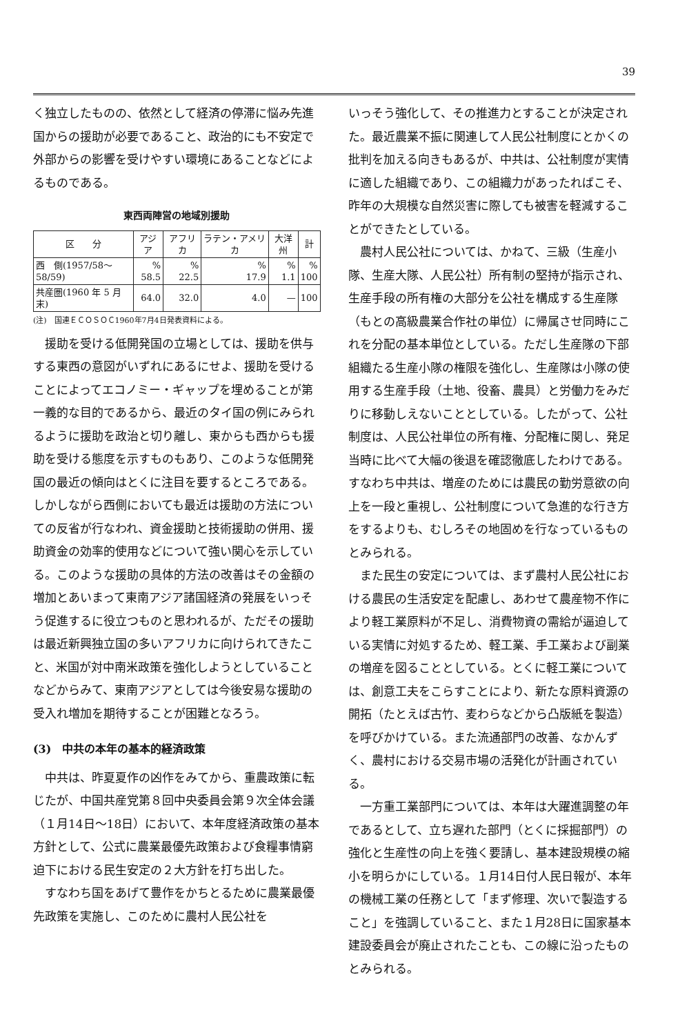39
く独立したものの、依然として経済の停滞に悩み先進国からの援助が必要であること、政治的にも不安定で外部からの影響を受けやすい環境にあることなどによるものである。
東西両陣営の地域別援助
| 区 分 | アジア | アフリカ | ラテン・アメリカ | 大洋州 | 計 |
| --- | --- | --- | --- | --- | --- |
| 西 側(1957/58～58/59) | % 58.5 | % 22.5 | % 17.9 | % 1.1 | % 100 |
| 共産圏(1960 年 5 月末) | 64.0 | 32.0 | 4.0 | — | 100 |
(注)　国連ＥＣＯＳＯＣ1960年7月4日発表資料による。
援助を受ける低開発国の立場としては、援助を供与する東西の意図がいずれにあるにせよ、援助を受けることによってエコノミー・ギャップを埋めることが第一義的な目的であるから、最近のタイ国の例にみられるように援助を政治と切り離し、東からも西からも援助を受ける態度を示すものもあり、このような低開発国の最近の傾向はとくに注目を要するところである。しかしながら西側においても最近は援助の方法についての反省が行なわれ、資金援助と技術援助の併用、援助資金の効率的使用などについて強い関心を示している。このような援助の具体的方法の改善はその金額の増加とあいまって東南アジア諸国経済の発展をいっそう促進するに役立つものと思われるが、ただその援助は最近新興独立国の多いアフリカに向けられてきたこと、米国が対中南米政策を強化しようとしていることなどからみて、東南アジアとしては今後安易な援助の受入れ増加を期待することが困難となろう。
(3)　中共の本年の基本的経済政策
中共は、昨夏夏作の凶作をみてから、重農政策に転じたが、中国共産党第８回中央委員会第９次全体会議（１月14日～18日）において、本年度経済政策の基本方針として、公式に農業最優先政策および食糧事情窮迫下における民生安定の２大方針を打ち出した。
すなわち国をあげて豊作をかちとるために農業最優先政策を実施し、このために農村人民公社を
いっそう強化して、その推進力とすることが決定された。最近農業不振に関連して人民公社制度にとかくの批判を加える向きもあるが、中共は、公社制度が実情に適した組織であり、この組織力があったればこそ、昨年の大規模な自然災害に際しても被害を軽減することができたとしている。
農村人民公社については、かねて、三級（生産小隊、生産大隊、人民公社）所有制の堅持が指示され、生産手段の所有権の大部分を公社を構成する生産隊（もとの高級農業合作社の単位）に帰属させ同時にこれを分配の基本単位としている。ただし生産隊の下部組織たる生産小隊の権限を強化し、生産隊は小隊の使用する生産手段（土地、役畜、農具）と労働力をみだりに移動しえないこととしている。したがって、公社制度は、人民公社単位の所有権、分配権に関し、発足当時に比べて大幅の後退を確認徹底したわけである。すなわち中共は、増産のためには農民の勤労意欲の向上を一段と重視し、公社制度について急進的な行き方をするよりも、むしろその地固めを行なっているものとみられる。
また民生の安定については、まず農村人民公社における農民の生活安定を配慮し、あわせて農産物不作により軽工業原料が不足し、消費物資の需給が逼迫している実情に対処するため、軽工業、手工業および副業の増産を図ることとしている。とくに軽工業については、創意工夫をこらすことにより、新たな原料資源の開拓（たとえば古竹、麦わらなどから凸版紙を製造）を呼びかけている。また流通部門の改善、なかんずく、農村における交易市場の活発化が計画されている。
一方重工業部門については、本年は大躍進調整の年であるとして、立ち遅れた部門（とくに採掘部門）の強化と生産性の向上を強く要請し、基本建設規模の縮小を明らかにしている。１月14日付人民日報が、本年の機械工業の任務として「まず修理、次いで製造すること」を強調していること、また１月28日に国家基本建設委員会が廃止されたことも、この線に沿ったものとみられる。